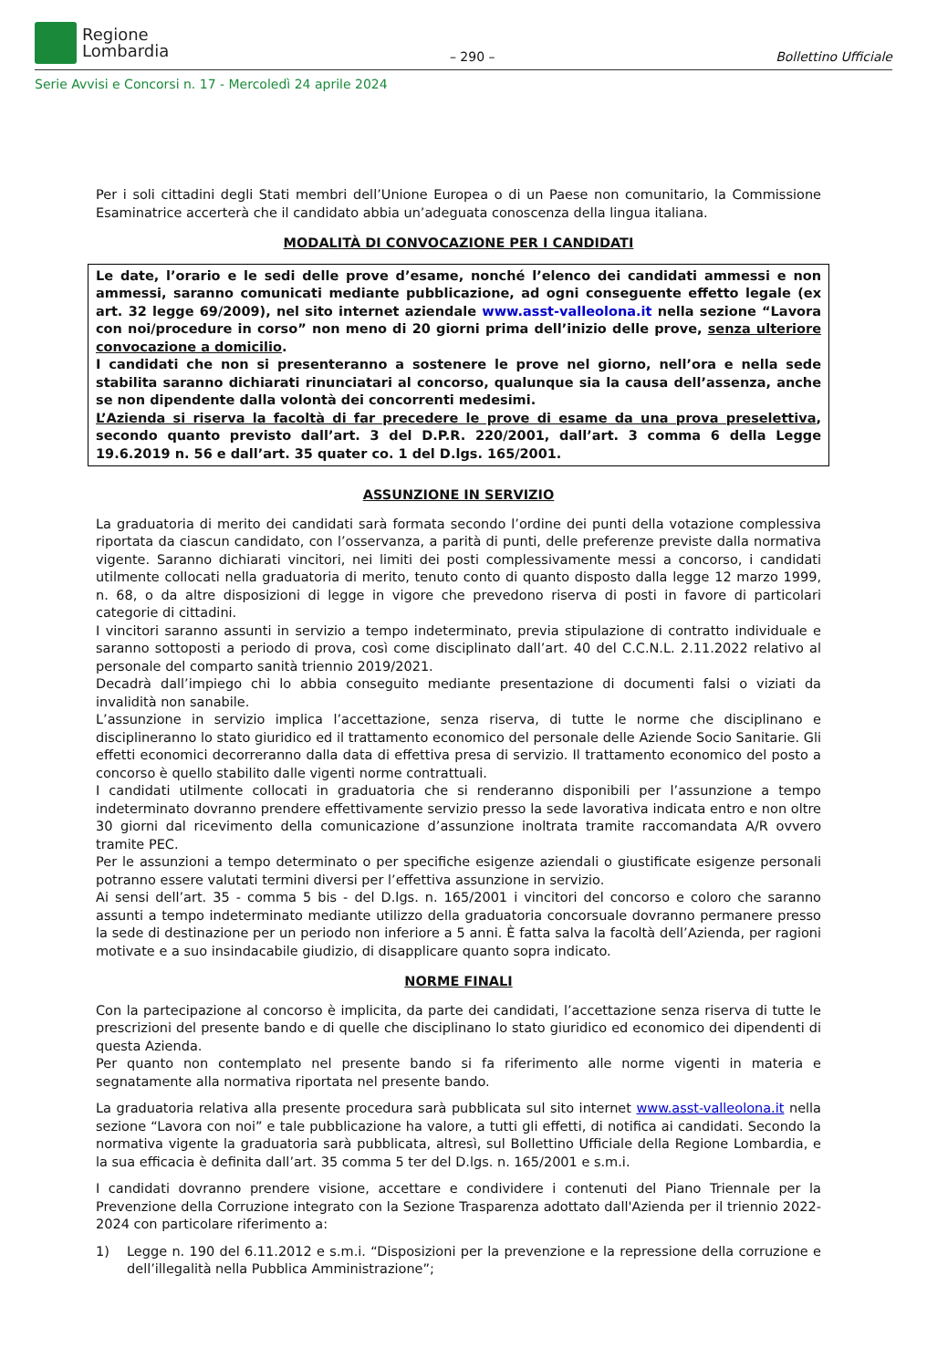Regione
Lombardia
– 290 –
Bollettino Ufficiale
Serie Avvisi e Concorsi n. 17 - Mercoledì 24 aprile 2024
Per i soli cittadini degli Stati membri dell’Unione Europea o di un Paese non comunitario, la Commissione Esaminatrice accerterà che il candidato abbia un’adeguata conoscenza della lingua italiana.
MODALITÀ DI CONVOCAZIONE PER I CANDIDATI
Le date, l’orario e le sedi delle prove d’esame, nonché l’elenco dei candidati ammessi e non ammessi, saranno comunicati mediante pubblicazione, ad ogni conseguente effetto legale (ex art. 32 legge 69/2009), nel sito internet aziendale www.asst-valleolona.it nella sezione “Lavora con noi/procedure in corso” non meno di 20 giorni prima dell’inizio delle prove, senza ulteriore convocazione a domicilio.
I candidati che non si presenteranno a sostenere le prove nel giorno, nell’ora e nella sede stabilita saranno dichiarati rinunciatari al concorso, qualunque sia la causa dell’assenza, anche se non dipendente dalla volontà dei concorrenti medesimi.
L’Azienda si riserva la facoltà di far precedere le prove di esame da una prova preselettiva, secondo quanto previsto dall’art. 3 del D.P.R. 220/2001, dall’art. 3 comma 6 della Legge 19.6.2019 n. 56 e dall’art. 35 quater co. 1 del D.lgs. 165/2001.
ASSUNZIONE IN SERVIZIO
La graduatoria di merito dei candidati sarà formata secondo l’ordine dei punti della votazione complessiva riportata da ciascun candidato, con l’osservanza, a parità di punti, delle preferenze previste dalla normativa vigente. Saranno dichiarati vincitori, nei limiti dei posti complessivamente messi a concorso, i candidati utilmente collocati nella graduatoria di merito, tenuto conto di quanto disposto dalla legge 12 marzo 1999, n. 68, o da altre disposizioni di legge in vigore che prevedono riserva di posti in favore di particolari categorie di cittadini.
I vincitori saranno assunti in servizio a tempo indeterminato, previa stipulazione di contratto individuale e saranno sottoposti a periodo di prova, così come disciplinato dall’art. 40 del C.C.N.L. 2.11.2022 relativo al personale del comparto sanità triennio 2019/2021.
Decadrà dall’impiego chi lo abbia conseguito mediante presentazione di documenti falsi o viziati da invalidità non sanabile.
L’assunzione in servizio implica l’accettazione, senza riserva, di tutte le norme che disciplinano e disciplineranno lo stato giuridico ed il trattamento economico del personale delle Aziende Socio Sanitarie. Gli effetti economici decorreranno dalla data di effettiva presa di servizio. Il trattamento economico del posto a concorso è quello stabilito dalle vigenti norme contrattuali.
I candidati utilmente collocati in graduatoria che si renderanno disponibili per l’assunzione a tempo indeterminato dovranno prendere effettivamente servizio presso la sede lavorativa indicata entro e non oltre 30 giorni dal ricevimento della comunicazione d’assunzione inoltrata tramite raccomandata A/R ovvero tramite PEC.
Per le assunzioni a tempo determinato o per specifiche esigenze aziendali o giustificate esigenze personali potranno essere valutati termini diversi per l’effettiva assunzione in servizio.
Ai sensi dell’art. 35 - comma 5 bis - del D.lgs. n. 165/2001 i vincitori del concorso e coloro che saranno assunti a tempo indeterminato mediante utilizzo della graduatoria concorsuale dovranno permanere presso la sede di destinazione per un periodo non inferiore a 5 anni. È fatta salva la facoltà dell’Azienda, per ragioni motivate e a suo insindacabile giudizio, di disapplicare quanto sopra indicato.
NORME FINALI
Con la partecipazione al concorso è implicita, da parte dei candidati, l’accettazione senza riserva di tutte le prescrizioni del presente bando e di quelle che disciplinano lo stato giuridico ed economico dei dipendenti di questa Azienda.
Per quanto non contemplato nel presente bando si fa riferimento alle norme vigenti in materia e segnatamente alla normativa riportata nel presente bando.
La graduatoria relativa alla presente procedura sarà pubblicata sul sito internet www.asst-valleolona.it nella sezione “Lavora con noi” e tale pubblicazione ha valore, a tutti gli effetti, di notifica ai candidati. Secondo la normativa vigente la graduatoria sarà pubblicata, altresì, sul Bollettino Ufficiale della Regione Lombardia, e la sua efficacia è definita dall’art. 35 comma 5 ter del D.lgs. n. 165/2001 e s.m.i.
I candidati dovranno prendere visione, accettare e condividere i contenuti del Piano Triennale per la Prevenzione della Corruzione integrato con la Sezione Trasparenza adottato dall'Azienda per il triennio 2022-2024 con particolare riferimento a:
1) Legge n. 190 del 6.11.2012 e s.m.i. “Disposizioni per la prevenzione e la repressione della corruzione e dell’illegalità nella Pubblica Amministrazione”;